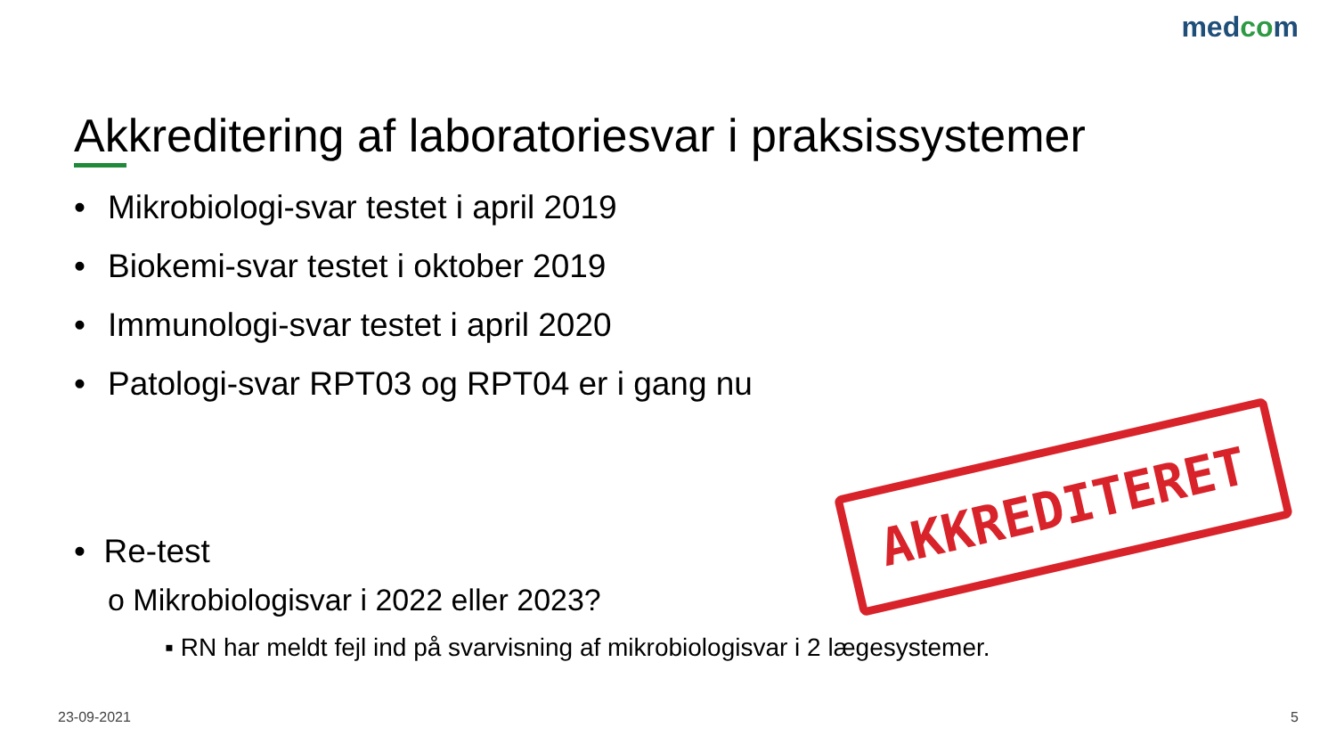medcom
Akkreditering af laboratoriesvar i praksissystemer
• Mikrobiologi-svar testet i april 2019
• Biokemi-svar testet i oktober 2019
• Immunologi-svar testet i april 2020
• Patologi-svar RPT03 og RPT04 er i gang nu
AKKREDITERET
• Re-test
o Mikrobiologisvar i 2022 eller 2023?
▪ RN har meldt fejl ind på svarvisning af mikrobiologisvar i 2 lægesystemer.
23-09-2021 5